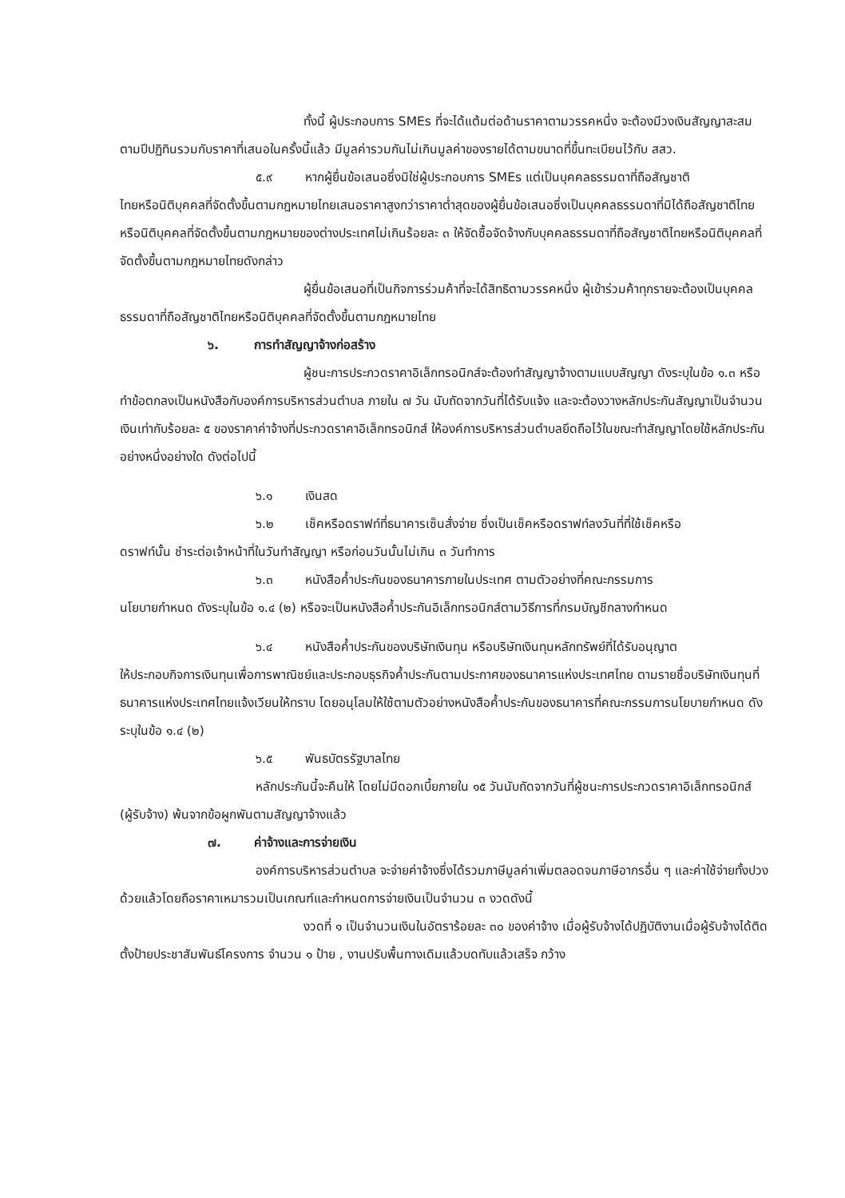ทั้งนี้ ผู้ประกอบการ SMEs ที่จะได้แต้มต่อด้านราคาตามวรรคหนึ่ง จะต้องมีวงเงินสัญญาสะสมตามปีปฏิทินรวมกับราคาที่เสนอในครั้งนี้แล้ว มีมูลค่ารวมกันไม่เกินมูลค่าของรายได้ตามขนาดที่ขึ้นทะเบียนไว้กับ สสว.
๕.๙ หากผู้ยื่นข้อเสนอซึ่งมิใช่ผู้ประกอบการ SMEs แต่เป็นบุคคลธรรมดาที่ถือสัญชาติ
ไทยหรือนิติบุคคลที่จัดตั้งขึ้นตามกฎหมายไทยเสนอราคาสูงกว่าราคาต่ำสุดของผู้ยื่นข้อเสนอซึ่งเป็นบุคคลธรรมดาที่มิได้ถือสัญชาติไทยหรือนิติบุคคลที่จัดตั้งขึ้นตามกฎหมายของต่างประเทศไม่เกินร้อยละ ๓ ให้จัดซื้อจัดจ้างกับบุคคลธรรมดาที่ถือสัญชาติไทยหรือนิติบุคคลที่จัดตั้งขึ้นตามกฎหมายไทยดังกล่าว
ผู้ยื่นข้อเสนอที่เป็นกิจการร่วมค้าที่จะได้สิทธิตามวรรคหนึ่ง ผู้เข้าร่วมค้าทุกรายจะต้องเป็นบุคคลธรรมดาที่ถือสัญชาติไทยหรือนิติบุคคลที่จัดตั้งขึ้นตามกฎหมายไทย
๖. การทำสัญญาจ้างก่อสร้าง
ผู้ชนะการประกวดราคาอิเล็กทรอนิกส์จะต้องทำสัญญาจ้างตามแบบสัญญา ดังระบุในข้อ ๑.๓ หรือทำข้อตกลงเป็นหนังสือกับองค์การบริหารส่วนตำบล ภายใน ๗ วัน นับถัดจากวันที่ได้รับแจ้ง และจะต้องวางหลักประกันสัญญาเป็นจำนวนเงินเท่ากับร้อยละ ๕ ของราคาค่าจ้างที่ประกวดราคาอิเล็กทรอนิกส์ ให้องค์การบริหารส่วนตำบลยึดถือไว้ในขณะทำสัญญาโดยใช้หลักประกันอย่างหนึ่งอย่างใด ดังต่อไปนี้
๖.๑ เงินสด
๖.๒ เช็คหรือดราฟท์ที่ธนาคารเซ็นสั่งจ่าย ซึ่งเป็นเช็คหรือดราฟท์ลงวันที่ที่ใช้เช็คหรือ
ดราฟท์นั้น ชำระต่อเจ้าหน้าที่ในวันทำสัญญา หรือก่อนวันนั้นไม่เกิน ๓ วันทำการ
๖.๓ หนังสือค้ำประกันของธนาคารภายในประเทศ ตามตัวอย่างที่คณะกรรมการ
นโยบายกำหนด ดังระบุในข้อ ๑.๔ (๒) หรือจะเป็นหนังสือค้ำประกันอิเล็กทรอนิกส์ตามวิธีการที่กรมบัญชีกลางกำหนด
๖.๔ หนังสือค้ำประกันของบริษัทเงินทุน หรือบริษัทเงินทุนหลักทรัพย์ที่ได้รับอนุญาต
ให้ประกอบกิจการเงินทุนเพื่อการพาณิชย์และประกอบธุรกิจค้ำประกันตามประกาศของธนาคารแห่งประเทศไทย ตามรายชื่อบริษัทเงินทุนที่ธนาคารแห่งประเทศไทยแจ้งเวียนให้ทราบ โดยอนุโลมให้ใช้ตามตัวอย่างหนังสือค้ำประกันของธนาคารที่คณะกรรมการนโยบายกำหนด ดังระบุในข้อ ๑.๔ (๒)
๖.๕ พันธบัตรรัฐบาลไทย
หลักประกันนี้จะคืนให้ โดยไม่มีดอกเบี้ยภายใน ๑๕ วันนับถัดจากวันที่ผู้ชนะการประกวดราคาอิเล็กทรอนิกส์ (ผู้รับจ้าง) พ้นจากข้อผูกพันตามสัญญาจ้างแล้ว
๗. ค่าจ้างและการจ่ายเงิน
องค์การบริหารส่วนตำบล จะจ่ายค่าจ้างซึ่งได้รวมภาษีมูลค่าเพิ่มตลอดจนภาษีอากรอื่น ๆ และค่าใช้จ่ายทั้งปวงด้วยแล้วโดยถือราคาเหมารวมเป็นเกณฑ์และกำหนดการจ่ายเงินเป็นจำนวน ๓ งวดดังนี้
งวดที่ ๑ เป็นจำนวนเงินในอัตราร้อยละ ๓๐ ของค่าจ้าง เมื่อผู้รับจ้างได้ปฏิบัติงานเมื่อผู้รับจ้างได้ติดตั้งป้ายประชาสัมพันธ์โครงการ จำนวน ๑ ป้าย , งานปรับพื้นทางเดิมแล้วบดทับแล้วเสร็จ กว้าง